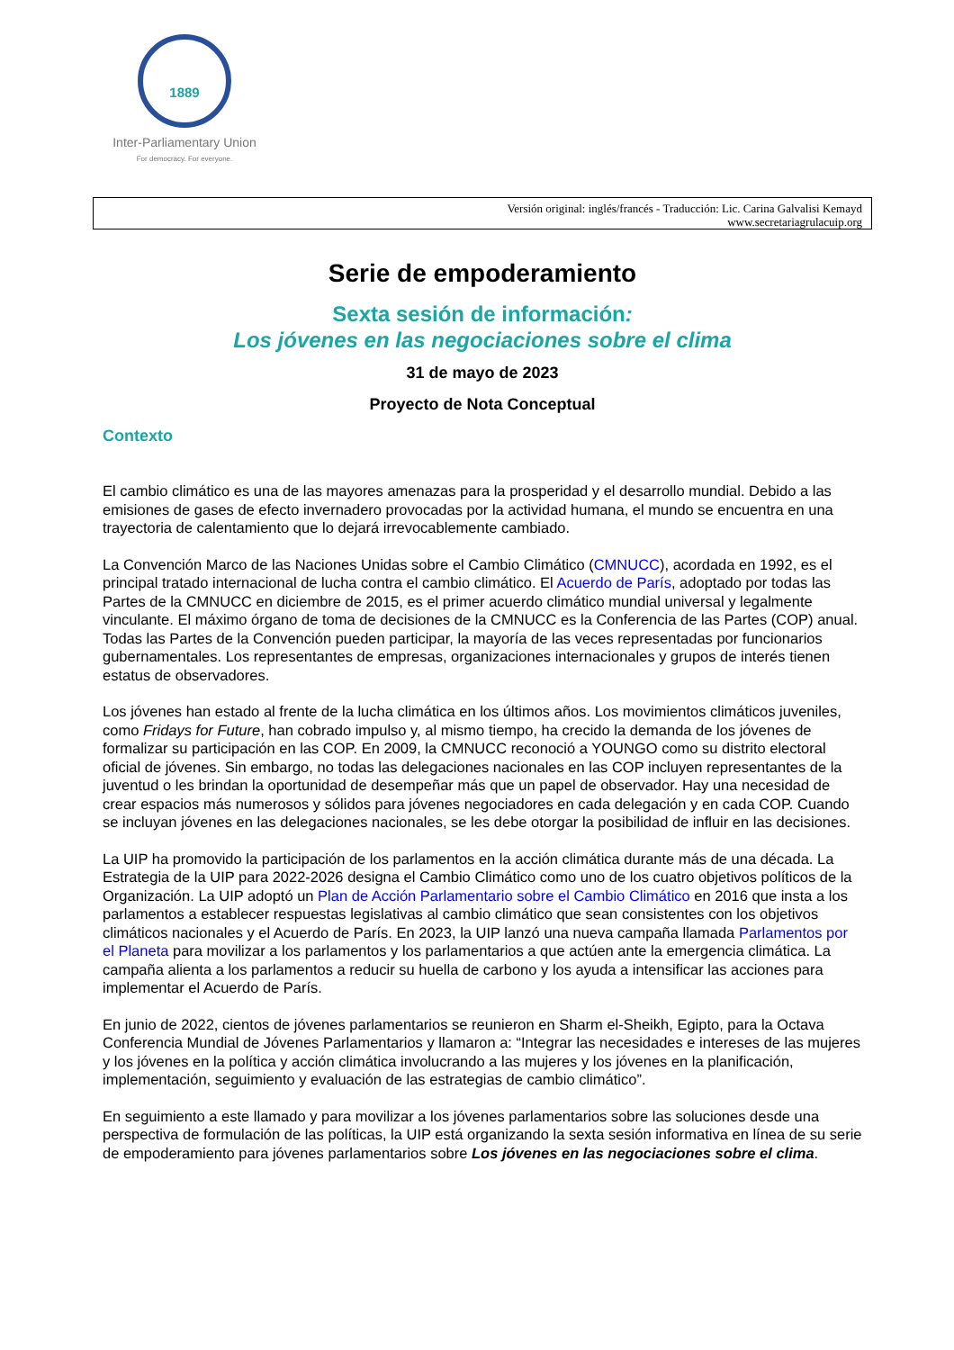1889
Inter-Parliamentary Union
For democracy. For everyone.
Versión original: inglés/francés - Traducción: Lic. Carina Galvalisi Kemayd
www.secretariagrulacuip.org
Serie de empoderamiento
Sexta sesión de información:
Los jóvenes en las negociaciones sobre el clima
31 de mayo de 2023
Proyecto de Nota Conceptual
Contexto
El cambio climático es una de las mayores amenazas para la prosperidad y el desarrollo mundial. Debido a las emisiones de gases de efecto invernadero provocadas por la actividad humana, el mundo se encuentra en una trayectoria de calentamiento que lo dejará irrevocablemente cambiado.
La Convención Marco de las Naciones Unidas sobre el Cambio Climático (CMNUCC), acordada en 1992, es el principal tratado internacional de lucha contra el cambio climático. El Acuerdo de París, adoptado por todas las Partes de la CMNUCC en diciembre de 2015, es el primer acuerdo climático mundial universal y legalmente vinculante. El máximo órgano de toma de decisiones de la CMNUCC es la Conferencia de las Partes (COP) anual. Todas las Partes de la Convención pueden participar, la mayoría de las veces representadas por funcionarios gubernamentales. Los representantes de empresas, organizaciones internacionales y grupos de interés tienen estatus de observadores.
Los jóvenes han estado al frente de la lucha climática en los últimos años. Los movimientos climáticos juveniles, como Fridays for Future, han cobrado impulso y, al mismo tiempo, ha crecido la demanda de los jóvenes de formalizar su participación en las COP. En 2009, la CMNUCC reconoció a YOUNGO como su distrito electoral oficial de jóvenes. Sin embargo, no todas las delegaciones nacionales en las COP incluyen representantes de la juventud o les brindan la oportunidad de desempeñar más que un papel de observador. Hay una necesidad de crear espacios más numerosos y sólidos para jóvenes negociadores en cada delegación y en cada COP. Cuando se incluyan jóvenes en las delegaciones nacionales, se les debe otorgar la posibilidad de influir en las decisiones.
La UIP ha promovido la participación de los parlamentos en la acción climática durante más de una década. La Estrategia de la UIP para 2022-2026 designa el Cambio Climático como uno de los cuatro objetivos políticos de la Organización. La UIP adoptó un Plan de Acción Parlamentario sobre el Cambio Climático en 2016 que insta a los parlamentos a establecer respuestas legislativas al cambio climático que sean consistentes con los objetivos climáticos nacionales y el Acuerdo de París. En 2023, la UIP lanzó una nueva campaña llamada Parlamentos por el Planeta para movilizar a los parlamentos y los parlamentarios a que actúen ante la emergencia climática. La campaña alienta a los parlamentos a reducir su huella de carbono y los ayuda a intensificar las acciones para implementar el Acuerdo de París.
En junio de 2022, cientos de jóvenes parlamentarios se reunieron en Sharm el-Sheikh, Egipto, para la Octava Conferencia Mundial de Jóvenes Parlamentarios y llamaron a: “Integrar las necesidades e intereses de las mujeres y los jóvenes en la política y acción climática involucrando a las mujeres y los jóvenes en la planificación, implementación, seguimiento y evaluación de las estrategias de cambio climático”.
En seguimiento a este llamado y para movilizar a los jóvenes parlamentarios sobre las soluciones desde una perspectiva de formulación de las políticas, la UIP está organizando la sexta sesión informativa en línea de su serie de empoderamiento para jóvenes parlamentarios sobre Los jóvenes en las negociaciones sobre el clima.